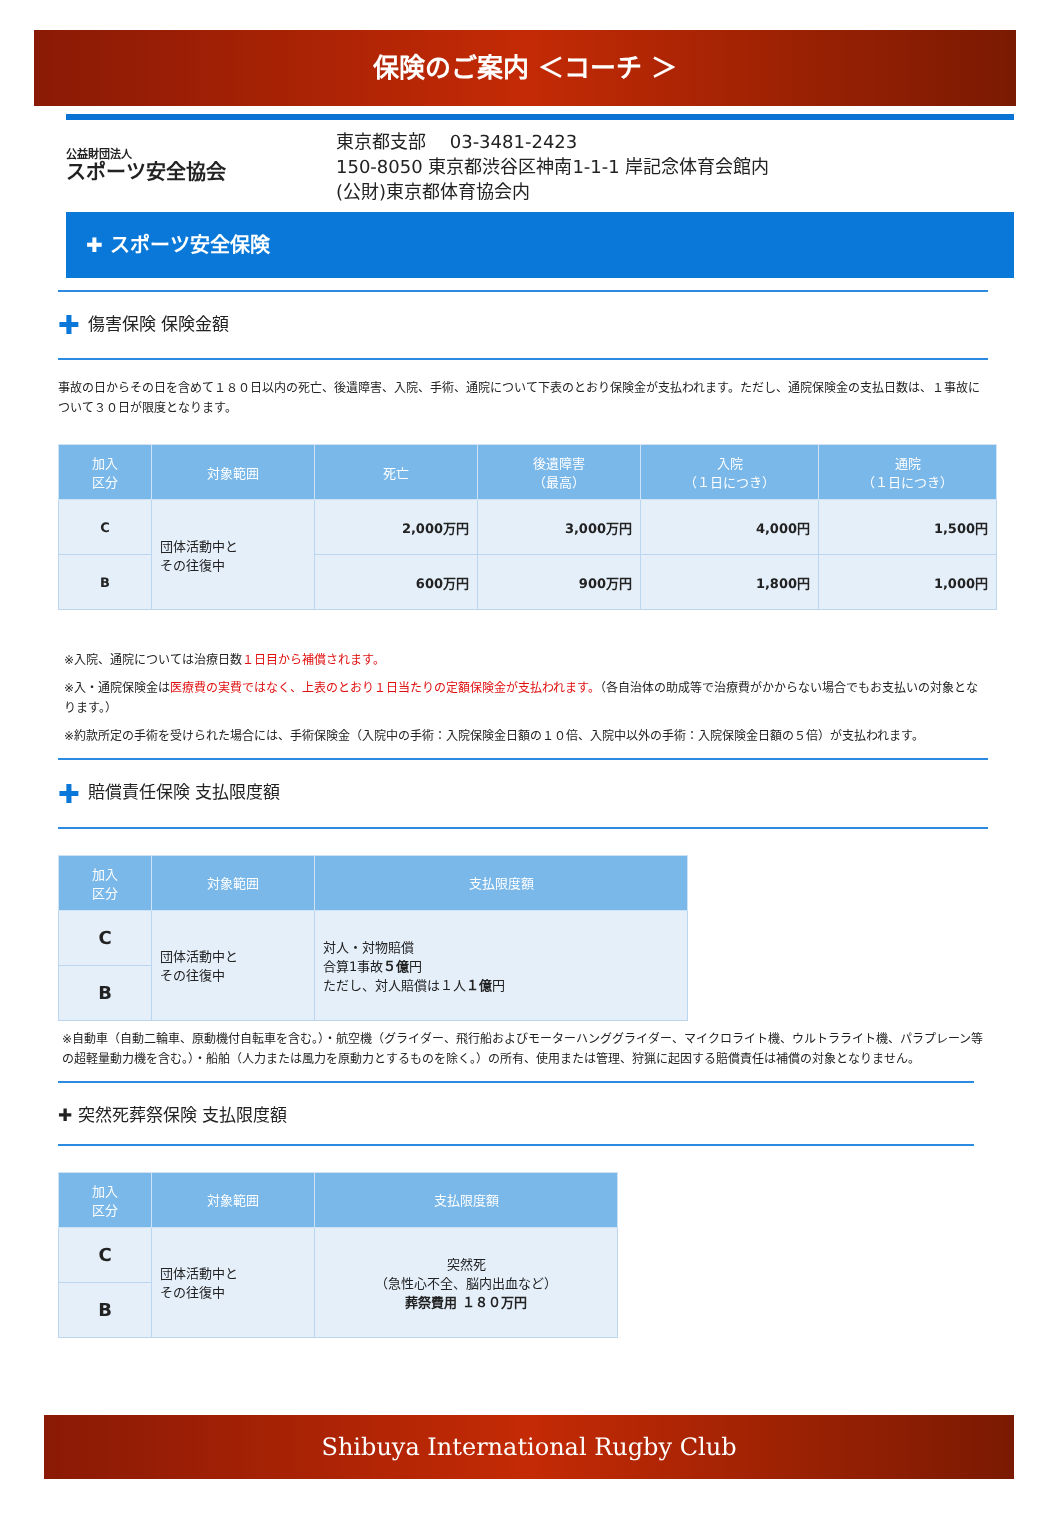保険のご案内 ＜コーチ ＞
公益財団法人
スポーツ安全協会
東京都支部　 03-3481-2423
150-8050 東京都渋谷区神南1-1-1 岸記念体育会館内
(公財)東京都体育協会内
✚ スポーツ安全保険
✚ 傷害保険 保険金額
事故の日からその日を含めて１８０日以内の死亡、後遺障害、入院、手術、通院について下表のとおり保険金が支払われます。ただし、通院保険金の支払日数は、１事故について３０日が限度となります。
| 加入 区分 | 対象範囲 | 死亡 | 後遺障害 （最高） | 入院 （１日につき） | 通院 （１日につき） |
| --- | --- | --- | --- | --- | --- |
| C | 団体活動中と その往復中 | 2,000万円 | 3,000万円 | 4,000円 | 1,500円 |
| B | | 600万円 | 900万円 | 1,800円 | 1,000円 |
※入院、通院については治療日数１日目から補償されます。
※入・通院保険金は医療費の実費ではなく、上表のとおり１日当たりの定額保険金が支払われます。（各自治体の助成等で治療費がかからない場合でもお支払いの対象となります。）
※約款所定の手術を受けられた場合には、手術保険金（入院中の手術：入院保険金日額の１０倍、入院中以外の手術：入院保険金日額の５倍）が支払われます。
✚ 賠償責任保険 支払限度額
| 加入 区分 | 対象範囲 | 支払限度額 |
| --- | --- | --- |
| C | 団体活動中と その往復中 | 対人・対物賠償 合算1事故 ５億 円 ただし、対人賠償は１人 １億 円 |
| B | | |
※自動車（自動二輪車、原動機付自転車を含む。）・航空機（グライダー、飛行船およびモーターハンググライダー、マイクロライト機、ウルトラライト機、パラプレーン等の超軽量動力機を含む。）・船舶（人力または風力を原動力とするものを除く。）の所有、使用または管理、狩猟に起因する賠償責任は補償の対象となりません。
✚ 突然死葬祭保険 支払限度額
| 加入 区分 | 対象範囲 | 支払限度額 |
| --- | --- | --- |
| C | 団体活動中と その往復中 | 突然死 （急性心不全、脳内出血など） 葬祭費用 １８０万円 |
| B | | |
Shibuya International Rugby Club